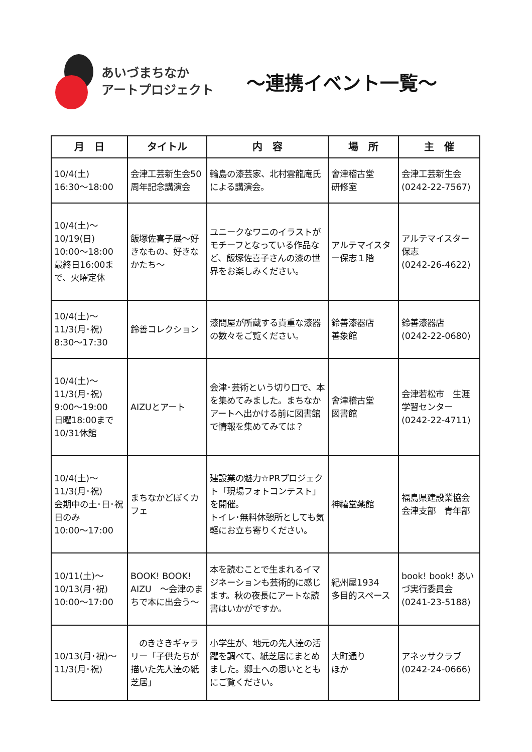あいづまちなか
アートプロジェクト
～連携イベント一覧～
| 月 日 | タイトル | 内 容 | 場 所 | 主 催 |
| --- | --- | --- | --- | --- |
| 10/4(土) 16:30～18:00 | 会津工芸新生会50周年記念講演会 | 輪島の漆芸家、北村雲龍庵氏による講演会。 | 會津稽古堂 研修室 | 会津工芸新生会 (0242-22-7567) |
| 10/4(土)～ 10/19(日) 10:00～18:00 最終日16:00まで、火曜定休 | 飯塚佐喜子展～好きなもの、好きなかたち～ | ユニークなワニのイラストがモチーフとなっている作品など、飯塚佐喜子さんの漆の世界をお楽しみください。 | アルテマイスター保志１階 | アルテマイスター保志 (0242-26-4622) |
| 10/4(土)～ 11/3(月･祝) 8:30～17:30 | 鈴善コレクション | 漆問屋が所蔵する貴重な漆器の数々をご覧ください。 | 鈴善漆器店 善象館 | 鈴善漆器店 (0242-22-0680) |
| 10/4(土)～ 11/3(月･祝) 9:00～19:00 日曜18:00まで 10/31休館 | AIZUとアート | 会津･芸術という切り口で、本を集めてみました。まちなかアートへ出かける前に図書館で情報を集めてみては？ | 會津稽古堂 図書館 | 会津若松市 生涯学習センター (0242-22-4711) |
| 10/4(土)～ 11/3(月･祝) 会期中の土･日･祝日のみ 10:00～17:00 | まちなかどぼくカフェ | 建設業の魅力☆PRプロジェクト「現場フォトコンテスト」を開催。 トイレ･無料休憩所としても気軽にお立ち寄りください。 | 神禧堂薬館 | 福島県建設業協会会津支部 青年部 |
| 10/11(土)～ 10/13(月･祝) 10:00～17:00 | BOOK! BOOK! AIZU ～会津のまちで本に出会う～ | 本を読むことで生まれるイマジネーションも芸術的に感じます。秋の夜長にアートな読書はいかがですか。 | 紀州屋1934 多目的スペース | book! book! あいづ実行委員会 (0241-23-5188) |
| 10/13(月･祝)～ 11/3(月･祝) | のきさきギャラリー「子供たちが描いた先人達の紙芝居」 | 小学生が、地元の先人達の活躍を調べて、紙芝居にまとめました。郷土への思いとともにご覧ください。 | 大町通り ほか | アネッサクラブ (0242-24-0666) |